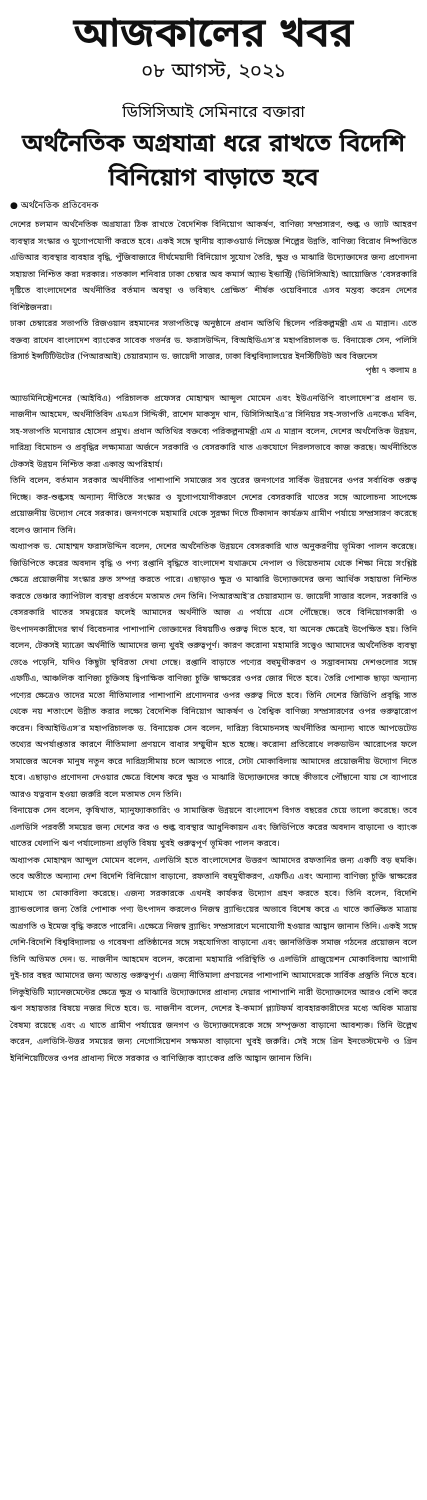আজকালের খবর
০৮ আগস্ট, ২০২১
ডিসিসিআই সেমিনারে বক্তারা
অর্থনৈতিক অগ্রযাত্রা ধরে রাখতে বিদেশি বিনিয়োগ বাড়াতে হবে
● অর্থনৈতিক প্রতিবেদক
দেশের চলমান অর্থনৈতিক অগ্রযাত্রা ঠিক রাখতে বৈদেশিক বিনিয়োগ আকর্ষণ, বাণিজ্য সম্প্রসারণ, শুল্ক ও ভ্যাট আহরণ ব্যবস্থার সংস্কার ও যুগোপযোগী করতে হবে। একই সঙ্গে স্থানীয় ব্যাকওয়ার্ড লিঙ্কেজ শিল্পের উন্নতি, বাণিজ্য বিরোধ নিষ্পত্তিতে এডিআর ব্যবস্থার ব্যবহার বৃদ্ধি, পুঁজিবাজারে দীর্ঘমেয়াদী বিনিয়োগ সুযোগ তৈরি, ক্ষুদ্র ও মাঝারি উদ্যোক্তাদের জন্য প্রণোদনা সহায়তা নিশ্চিত করা দরকার। গতকাল শনিবার ঢাকা চেম্বার অব কমার্স অ্যান্ড ইন্ডাস্ট্রি (ডিসিসিআই) আয়োজিত ‘বেসরকারি দৃষ্টিতে বাংলাদেশের অর্থনীতির বর্তমান অবস্থা ও ভবিষ্যৎ প্রেক্ষিত’ শীর্ষক ওয়েবিনারে এসব মন্তব্য করেন দেশের বিশিষ্টজনরা।
ঢাকা চেম্বারের সভাপতি রিজওয়ান রহমানের সভাপতিত্বে অনুষ্ঠানে প্রধান অতিথি ছিলেন পরিকল্পমন্ত্রী এম এ মান্নান। এতে বক্তব্য রাখেন বাংলাদেশ ব্যাংকের সাবেক গভর্নর ড. ফরাসউদ্দিন, বিআইডিএস’র মহাপরিচালক ড. বিনায়েক সেন, পলিসি রিসার্চ ইন্সটিটিউটের (পিআরআই) চেয়ারম্যান ড. জায়েদী সাত্তার, ঢাকা বিশ্ববিদ্যালয়ের ইনস্টিটিউট অব বিজনেস
পৃষ্ঠা ৭ কলাম ৪
অ্যাডমিনিস্ট্রেশনের (আইবিএ) পরিচালক প্রফেসর মোহাম্মদ আব্দুল মোমেন এবং ইউএনডিপি বাংলাদেশ’র প্রধান ড. নাজনীন আহমেদ, অর্থনীতিবিদ এমএস সিদ্দিকী, রাশেদ মাকসুদ খান, ডিসিসিআইএ’র সিনিয়র সহ-সভাপতি এনকেএ মবিন, সহ-সভাপতি মনোয়ার হোসেন প্রমুখ। প্রধান অতিথির বক্তব্যে পরিকল্পনামন্ত্রী এম এ মান্নান বলেন, দেশের অর্থনৈতিক উন্নয়ন, দারিদ্র্য বিমোচন ও প্রবৃদ্ধির লক্ষ্যমাত্রা অর্জনে সরকারি ও বেসরকারি খাত একযোগে নিরলসভাবে কাজ করছে। অর্থনীতিতে টেকসই উন্নয়ন নিশ্চিত করা একান্ত অপরিহার্য।
তিনি বলেন, বর্তমান সরকার অর্থনীতির পাশাপাশি সমাজের সব স্তরের জনগণের সার্বিক উন্নয়নের ওপর সর্বাধিক গুরুত্ব দিচ্ছে। কর-শুল্কসহ অন্যান্য নীতিতে সংস্কার ও যুগোপযোগীকরণে দেশের বেসরকারি খাতের সঙ্গে আলোচনা সাপেক্ষে প্রয়োজনীয় উদ্যোগ নেবে সরকার। জনগণকে মহামারি থেকে সুরক্ষা দিতে টিকাদান কার্যক্রম গ্রামীণ পর্যায়ে সম্প্রসারণ করেছে বলেও জানান তিনি।
অধ্যাপক ড. মোহাম্মদ ফরাসউদ্দিন বলেন, দেশের অর্থনৈতিক উন্নয়নে বেসরকারি খাত অনুকরণীয় ভূমিকা পালন করেছে। জিডিপিতে করের অবদান বৃদ্ধি ও পণ্য রপ্তানি বৃদ্ধিতে বাংলাদেশ যথাক্রমে নেপাল ও ভিয়েতনাম থেকে শিক্ষা নিয়ে সংশ্লিষ্ট ক্ষেত্রে প্রয়োজনীয় সংস্কার দ্রুত সম্পন্ন করতে পারে। এছাড়াও ক্ষুদ্র ও মাঝারি উদ্যোক্তাদের জন্য আর্থিক সহায়তা নিশ্চিত করতে ভেঞ্চার ক্যাপিটাল ব্যবস্থা প্রবর্তনে মতামত দেন তিনি। পিআরআই’র চেয়ারম্যান ড. জায়েদী সাত্তার বলেন, সরকারি ও বেসরকারি খাতের সমন্বয়ের ফলেই আমাদের অর্থনীতি আজ এ পর্যায়ে এসে পৌঁছেছে। তবে বিনিয়োগকারী ও উৎপাদনকারীদের স্বার্থ বিবেচনার পাশাপাশি ভোক্তাদের বিষয়টিও গুরুত্ব দিতে হবে, যা অনেক ক্ষেত্রেই উপেক্ষিত হয়। তিনি বলেন, টেকসই ম্যাক্রো অর্থনীতি আমাদের জন্য খুবই গুরুত্বপূর্ণ। কারণ করোনা মহামারি সত্ত্বেও আমাদের অর্থনৈতিক ব্যবস্থা ভেঙে পড়েনি, যদিও কিছুটা স্থবিরতা দেখা গেছে। রপ্তানি বাড়াতে পণ্যের বহুমুখীকরণ ও সম্ভাবনাময় দেশগুলোর সঙ্গে এফটিএ, আঞ্চলিক বাণিজ্য চুক্তিসহ দ্বিপাক্ষিক বাণিজ্য চুক্তি স্বাক্ষরের ওপর জোর দিতে হবে। তৈরি পোশাক ছাড়া অন্যান্য পণ্যের ক্ষেত্রেও তাদের মতো নীতিমালার পাশাপাশি প্রণোদনার ওপর গুরুত্ব দিতে হবে। তিনি দেশের জিডিপি প্রবৃদ্ধি সাত থেকে নয় শতাংশে উন্নীত করার লক্ষ্যে বৈদেশিক বিনিয়োগ আকর্ষণ ও বৈশ্বিক বাণিজ্য সম্প্রসারণের ওপর গুরুত্বারোপ করেন। বিআইডিএস’র মহাপরিচালক ড. বিনায়েক সেন বলেন, দারিদ্র্য বিমোচনসহ অর্থনীতির অন্যান্য খাতে আপডেটেড তথ্যের অপর্যাপ্ততার কারণে নীতিমালা প্রণয়নে বাধার সম্মুখীন হতে হচ্ছে। করোনা প্রতিরোধে লকডাউন আরোপের ফলে সমাজের অনেক মানুষ নতুন করে দারিদ্র্যসীমায় চলে আসতে পারে, সেটা মোকাবিলায় আমাদের প্রয়োজনীয় উদ্যোগ নিতে হবে। এছাড়াও প্রণোদনা দেওয়ার ক্ষেত্রে বিশেষ করে ক্ষুদ্র ও মাঝারি উদ্যোক্তাদের কাছে কীভাবে পৌঁছানো যায় সে ব্যাপারে আরও যত্নবান হওয়া জরুরি বলে মতামত দেন তিনি।
বিনায়েক সেন বলেন, কৃষিখাত, ম্যানুফ্যাকচারিং ও সামাজিক উন্নয়নে বাংলাদেশ বিগত বছরের চেয়ে ভালো করেছে। তবে এলডিসি পরবর্তী সময়ের জন্য দেশের কর ও শুল্ক ব্যবস্থার আধুনিকায়ন এবং জিডিপিতে করের অবদান বাড়ানো ও ব্যাংক খাতের খেলাপি ঋণ পর্যালোচনা প্রভৃতি বিষয় খুবই গুরুত্বপূর্ণ ভূমিকা পালন করবে।
অধ্যাপক মোহাম্মদ আব্দুল মোমেন বলেন, এলডিসি হতে বাংলাদেশের উত্তরণ আমাদের রফতানির জন্য একটি বড় হুমকি। তবে অতীতে অন্যান্য দেশ বিদেশি বিনিয়োগ বাড়ানো, রফতানি বহুমুখীকরণ, এফটিএ এবং অন্যান্য বাণিজ্য চুক্তি স্বাক্ষরের মাধ্যমে তা মোকাবিলা করেছে। এজন্য সরকারকে এখনই কার্যকর উদ্যোগ গ্রহণ করতে হবে। তিনি বলেন, বিদেশি ব্র্যান্ডগুলোর জন্য তৈরি পোশাক পণ্য উৎপাদন করলেও নিজস্ব ব্র্যান্ডিংয়ের অভাবে বিশেষ করে এ খাতে কাঙ্ক্ষিত মাত্রায় অগ্রগতি ও ইমেজ বৃদ্ধি করতে পারেনি। এক্ষেত্রে নিজস্ব ব্র্যান্ডিং সম্প্রসারণে মনোযোগী হওয়ার আহ্বান জানান তিনি। একই সঙ্গে দেশি-বিদেশি বিশ্ববিদ্যালয় ও গবেষণা প্রতিষ্ঠানের সঙ্গে সহযোগিতা বাড়ানো এবং জ্ঞানভিত্তিক সমাজ গঠনের প্রয়োজন বলে তিনি অভিমত দেন। ড. নাজনীন আহমেদ বলেন, করোনা মহামারি পরিস্থিতি ও এলডিসি গ্রাজুয়েশন মোকাবিলায় আগামী দুই-চার বছর আমাদের জন্য অত্যন্ত গুরুত্বপূর্ণ। এজন্য নীতিমালা প্রণয়নের পাশাপাশি আমাদেরকে সার্বিক প্রস্তুতি নিতে হবে। লিকুইডিটি ম্যানেজমেন্টের ক্ষেত্রে ক্ষুদ্র ও মাঝারি উদ্যোক্তাদের প্রাধান্য দেয়ার পাশাপাশি নারী উদ্যোক্তাদের আরও বেশি করে ঋণ সহায়তার বিষয়ে নজর দিতে হবে। ড. নাজনীন বলেন, দেশের ই-কমার্স প্ল্যাটফর্ম ব্যবহারকারীদের মধ্যে অধিক মাত্রায় বৈষম্য রয়েছে এবং এ খাতে গ্রামীণ পর্যায়ের জনগণ ও উদ্যোক্তাদেরকে সঙ্গে সম্পৃক্ততা বাড়ানো আবশ্যক। তিনি উল্লেখ করেন, এলডিসি-উত্তর সময়ের জন্য নেগোসিয়েশন সক্ষমতা বাড়ানো খুবই জরুরি। সেই সঙ্গে গ্রিন ইনভেস্টমেন্ট ও গ্রিন ইনিশিয়েটিভের ওপর প্রাধান্য দিতে সরকার ও বাণিজ্যিক ব্যাংকের প্রতি আহ্বান জানান তিনি।